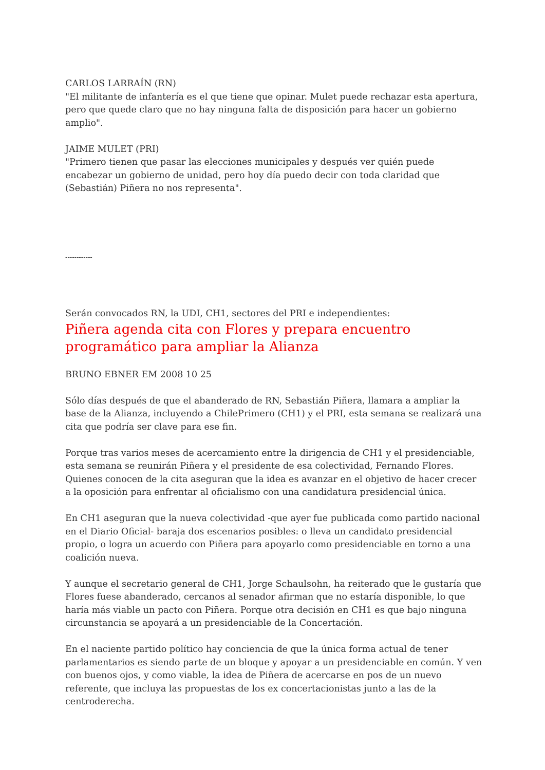CARLOS LARRAÍN (RN)
"El militante de infantería es el que tiene que opinar. Mulet puede rechazar esta apertura, pero que quede claro que no hay ninguna falta de disposición para hacer un gobierno amplio".
JAIME MULET (PRI)
"Primero tienen que pasar las elecciones municipales y después ver quién puede encabezar un gobierno de unidad, pero hoy día puedo decir con toda claridad que (Sebastián) Piñera no nos representa".
------------
Serán convocados RN, la UDI, CH1, sectores del PRI e independientes:
Piñera agenda cita con Flores y prepara encuentro programático para ampliar la Alianza
BRUNO EBNER EM 2008 10 25
Sólo días después de que el abanderado de RN, Sebastián Piñera, llamara a ampliar la base de la Alianza, incluyendo a ChilePrimero (CH1) y el PRI, esta semana se realizará una cita que podría ser clave para ese fin.
Porque tras varios meses de acercamiento entre la dirigencia de CH1 y el presidenciable, esta semana se reunirán Piñera y el presidente de esa colectividad, Fernando Flores. Quienes conocen de la cita aseguran que la idea es avanzar en el objetivo de hacer crecer a la oposición para enfrentar al oficialismo con una candidatura presidencial única.
En CH1 aseguran que la nueva colectividad -que ayer fue publicada como partido nacional en el Diario Oficial- baraja dos escenarios posibles: o lleva un candidato presidencial propio, o logra un acuerdo con Piñera para apoyarlo como presidenciable en torno a una coalición nueva.
Y aunque el secretario general de CH1, Jorge Schaulsohn, ha reiterado que le gustaría que Flores fuese abanderado, cercanos al senador afirman que no estaría disponible, lo que haría más viable un pacto con Piñera. Porque otra decisión en CH1 es que bajo ninguna circunstancia se apoyará a un presidenciable de la Concertación.
En el naciente partido político hay conciencia de que la única forma actual de tener parlamentarios es siendo parte de un bloque y apoyar a un presidenciable en común. Y ven con buenos ojos, y como viable, la idea de Piñera de acercarse en pos de un nuevo referente, que incluya las propuestas de los ex concertacionistas junto a las de la centroderecha.